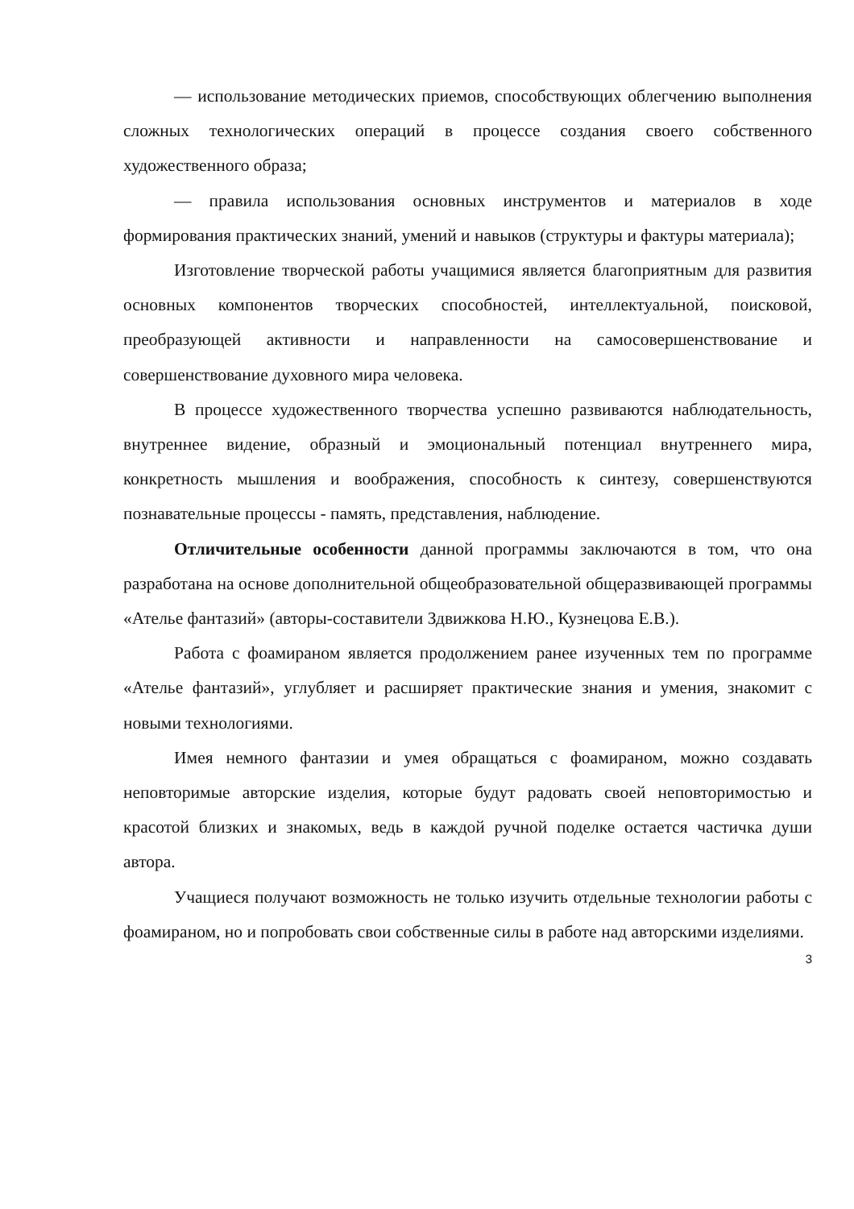— использование методических приемов, способствующих облегчению выполнения сложных технологических операций в процессе создания своего собственного художественного образа;
— правила использования основных инструментов и материалов в ходе формирования практических знаний, умений и навыков (структуры и фактуры материала);
Изготовление творческой работы учащимися является благоприятным для развития основных компонентов творческих способностей, интеллектуальной, поисковой, преобразующей активности и направленности на самосовершенствование и совершенствование духовного мира человека.
В процессе художественного творчества успешно развиваются наблюдательность, внутреннее видение, образный и эмоциональный потенциал внутреннего мира, конкретность мышления и воображения, способность к синтезу, совершенствуются познавательные процессы - память, представления, наблюдение.
Отличительные особенности данной программы заключаются в том, что она разработана на основе дополнительной общеобразовательной общеразвивающей программы «Ателье фантазий» (авторы-составители Здвижкова Н.Ю., Кузнецова Е.В.).
Работа с фоамираном является продолжением ранее изученных тем по программе «Ателье фантазий», углубляет и расширяет практические знания и умения, знакомит с новыми технологиями.
Имея немного фантазии и умея обращаться с фоамираном, можно создавать неповторимые авторские изделия, которые будут радовать своей неповторимостью и красотой близких и знакомых, ведь в каждой ручной поделке остается частичка души автора.
Учащиеся получают возможность не только изучить отдельные технологии работы с фоамираном, но и попробовать свои собственные силы в работе над авторскими изделиями.
3